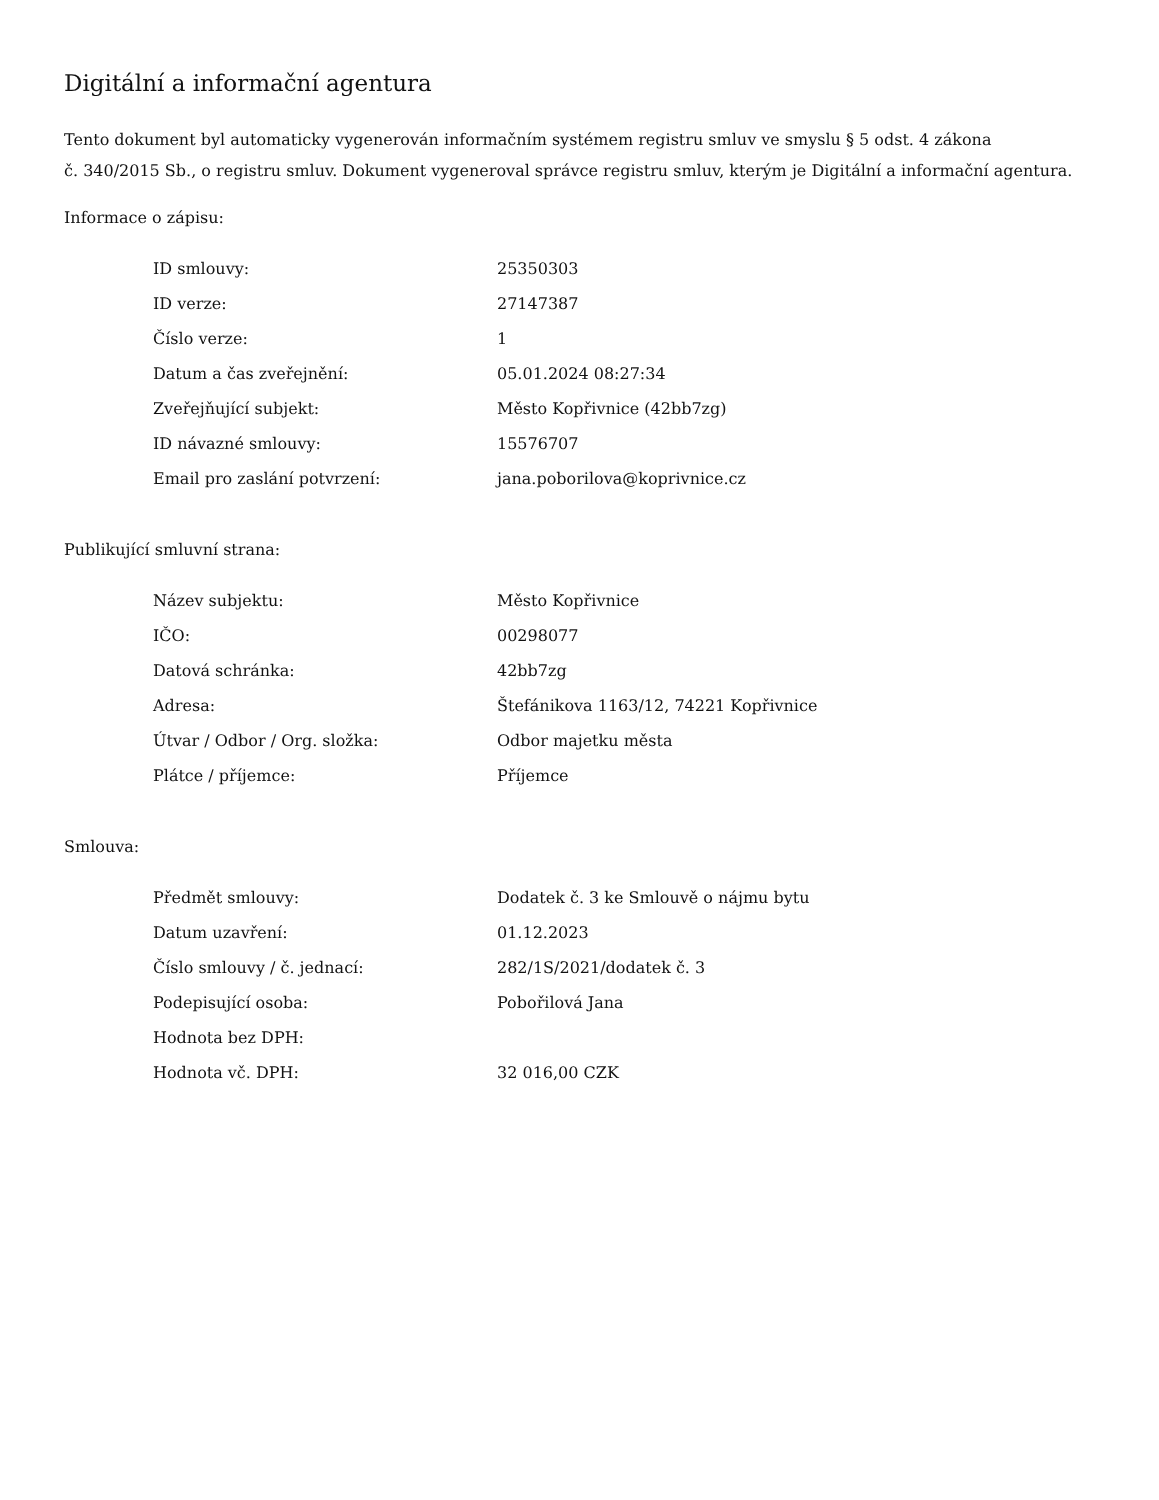Digitální a informační agentura
Tento dokument byl automaticky vygenerován informačním systémem registru smluv ve smyslu § 5 odst. 4 zákona
č. 340/2015 Sb., o registru smluv. Dokument vygeneroval správce registru smluv, kterým je Digitální a informační agentura.
Informace o zápisu:
| ID smlouvy: | 25350303 |
| ID verze: | 27147387 |
| Číslo verze: | 1 |
| Datum a čas zveřejnění: | 05.01.2024 08:27:34 |
| Zveřejňující subjekt: | Město Kopřivnice (42bb7zg) |
| ID návazné smlouvy: | 15576707 |
| Email pro zaslání potvrzení: | jana.poborilova@koprivnice.cz |
Publikující smluvní strana:
| Název subjektu: | Město Kopřivnice |
| IČO: | 00298077 |
| Datová schránka: | 42bb7zg |
| Adresa: | Štefánikova 1163/12, 74221 Kopřivnice |
| Útvar / Odbor / Org. složka: | Odbor majetku města |
| Plátce / příjemce: | Příjemce |
Smlouva:
| Předmět smlouvy: | Dodatek č. 3 ke Smlouvě o nájmu bytu |
| Datum uzavření: | 01.12.2023 |
| Číslo smlouvy / č. jednací: | 282/1S/2021/dodatek č. 3 |
| Podepisující osoba: | Pobořilová Jana |
| Hodnota bez DPH: | |
| Hodnota vč. DPH: | 32 016,00 CZK |